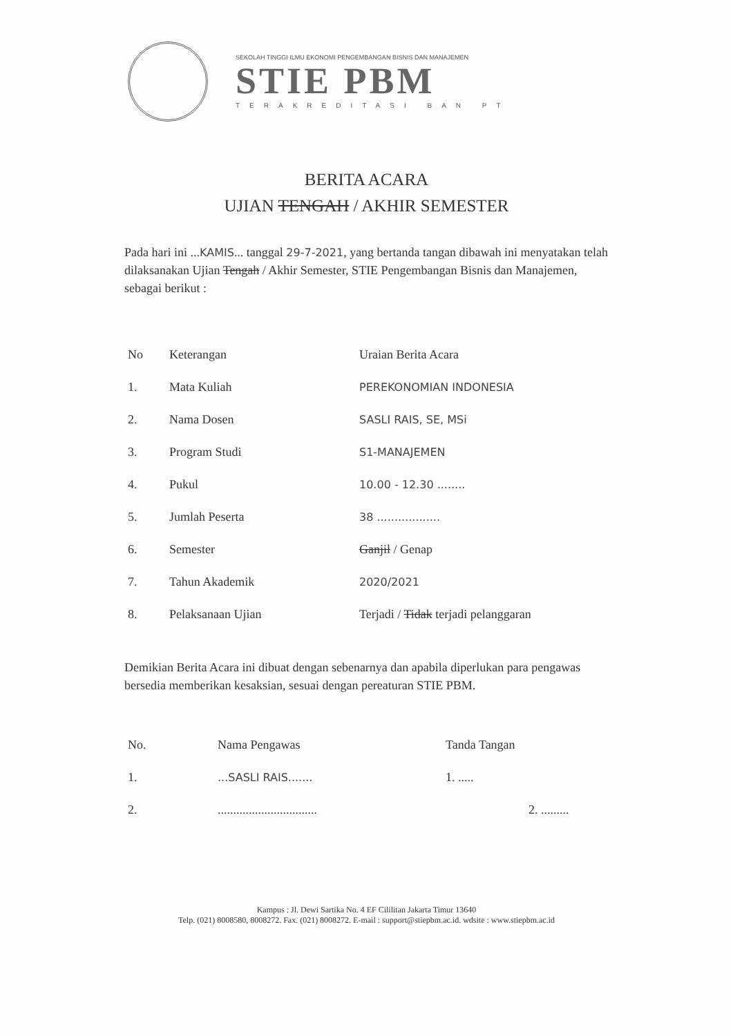SEKOLAH TINGGI ILMU EKONOMI PENGEMBANGAN BISNIS DAN MANAJEMEN
STIE PBM
TERAKREDITASI BAN PT
BERITA ACARA
UJIAN TENGAH / AKHIR SEMESTER
Pada hari ini ...KAMIS... tanggal 29-7-2021, yang bertanda tangan dibawah ini menyatakan telah dilaksanakan Ujian Tengah / Akhir Semester, STIE Pengembangan Bisnis dan Manajemen, sebagai berikut :
| No | Keterangan | Uraian Berita Acara |
| --- | --- | --- |
| 1. | Mata Kuliah | PEREKONOMIAN INDONESIA |
| 2. | Nama Dosen | SASLI RAIS, SE, MSi |
| 3. | Program Studi | S1-MANAJEMEN |
| 4. | Pukul | 10.00 - 12.30 ........ |
| 5. | Jumlah Peserta | 38 .................. |
| 6. | Semester | Ganjil / Genap |
| 7. | Tahun Akademik | 2020/2021 |
| 8. | Pelaksanaan Ujian | Terjadi / Tidak terjadi pelanggaran |
Demikian Berita Acara ini dibuat dengan sebenarnya dan apabila diperlukan para pengawas bersedia memberikan kesaksian, sesuai dengan pereaturan STIE PBM.
| No. | Nama Pengawas | Tanda Tangan |
| --- | --- | --- |
| 1. | ...SASLI RAIS....... | 1. ..... |
| 2. | ................................ | 2. ......... |
Kampus : Jl. Dewi Sartika No. 4 EF Cililitan Jakarta Timur 13640
Telp. (021) 8008580, 8008272. Fax. (021) 8008272. E-mail : support@stiepbm.ac.id. wdsite : www.stiepbm.ac.id